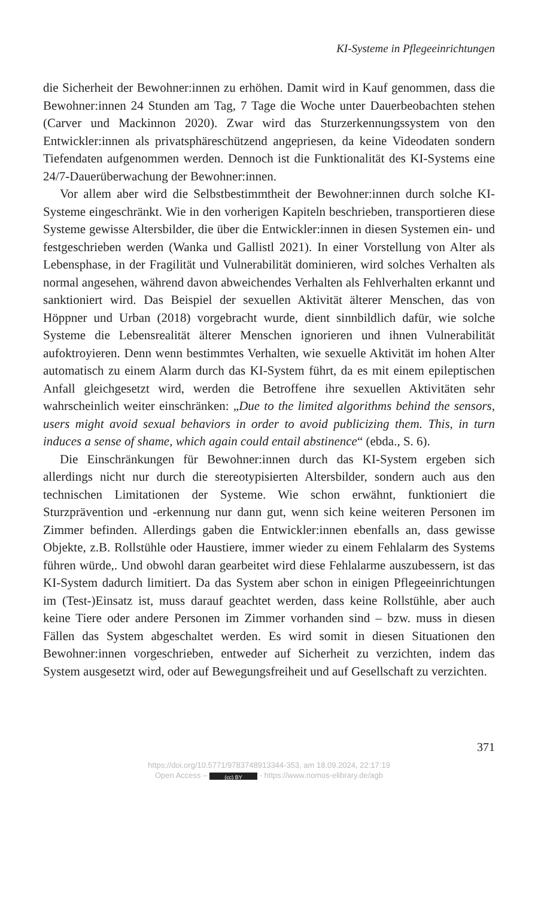KI-Systeme in Pflegeeinrichtungen
die Sicherheit der Bewohner:innen zu erhöhen. Damit wird in Kauf genommen, dass die Bewohner:innen 24 Stunden am Tag, 7 Tage die Woche unter Dauerbeobachten stehen (Carver und Mackinnon 2020). Zwar wird das Sturzerkennungssystem von den Entwickler:innen als privatsphäreschützend angepriesen, da keine Videodaten sondern Tiefendaten aufgenommen werden. Dennoch ist die Funktionalität des KI-Systems eine 24/7-Dauerüberwachung der Bewohner:innen.
Vor allem aber wird die Selbstbestimmtheit der Bewohner:innen durch solche KI-Systeme eingeschränkt. Wie in den vorherigen Kapiteln beschrieben, transportieren diese Systeme gewisse Altersbilder, die über die Entwickler:innen in diesen Systemen ein- und festgeschrieben werden (Wanka und Gallistl 2021). In einer Vorstellung von Alter als Lebensphase, in der Fragilität und Vulnerabilität dominieren, wird solches Verhalten als normal angesehen, während davon abweichendes Verhalten als Fehlverhalten erkannt und sanktioniert wird. Das Beispiel der sexuellen Aktivität älterer Menschen, das von Höppner und Urban (2018) vorgebracht wurde, dient sinnbildlich dafür, wie solche Systeme die Lebensrealität älterer Menschen ignorieren und ihnen Vulnerabilität aufoktroyieren. Denn wenn bestimmtes Verhalten, wie sexuelle Aktivität im hohen Alter automatisch zu einem Alarm durch das KI-System führt, da es mit einem epileptischen Anfall gleichgesetzt wird, werden die Betroffene ihre sexuellen Aktivitäten sehr wahrscheinlich weiter einschränken: „Due to the limited algorithms behind the sensors, users might avoid sexual behaviors in order to avoid publicizing them. This, in turn induces a sense of shame, which again could entail abstinence“ (ebda., S. 6).
Die Einschränkungen für Bewohner:innen durch das KI-System ergeben sich allerdings nicht nur durch die stereotypisierten Altersbilder, sondern auch aus den technischen Limitationen der Systeme. Wie schon erwähnt, funktioniert die Sturzprävention und -erkennung nur dann gut, wenn sich keine weiteren Personen im Zimmer befinden. Allerdings gaben die Entwickler:innen ebenfalls an, dass gewisse Objekte, z.B. Rollstühle oder Haustiere, immer wieder zu einem Fehlalarm des Systems führen würde,. Und obwohl daran gearbeitet wird diese Fehlalarme auszubessern, ist das KI-System dadurch limitiert. Da das System aber schon in einigen Pflegeeinrichtungen im (Test-)Einsatz ist, muss darauf geachtet werden, dass keine Rollstühle, aber auch keine Tiere oder andere Personen im Zimmer vorhanden sind – bzw. muss in diesen Fällen das System abgeschaltet werden. Es wird somit in diesen Situationen den Bewohner:innen vorgeschrieben, entweder auf Sicherheit zu verzichten, indem das System ausgesetzt wird, oder auf Bewegungsfreiheit und auf Gesellschaft zu verzichten.
371
https://doi.org/10.5771/9783748913344-353, am 18.09.2024, 22:17:19
Open Access – (cc) BY - https://www.nomos-elibrary.de/agb